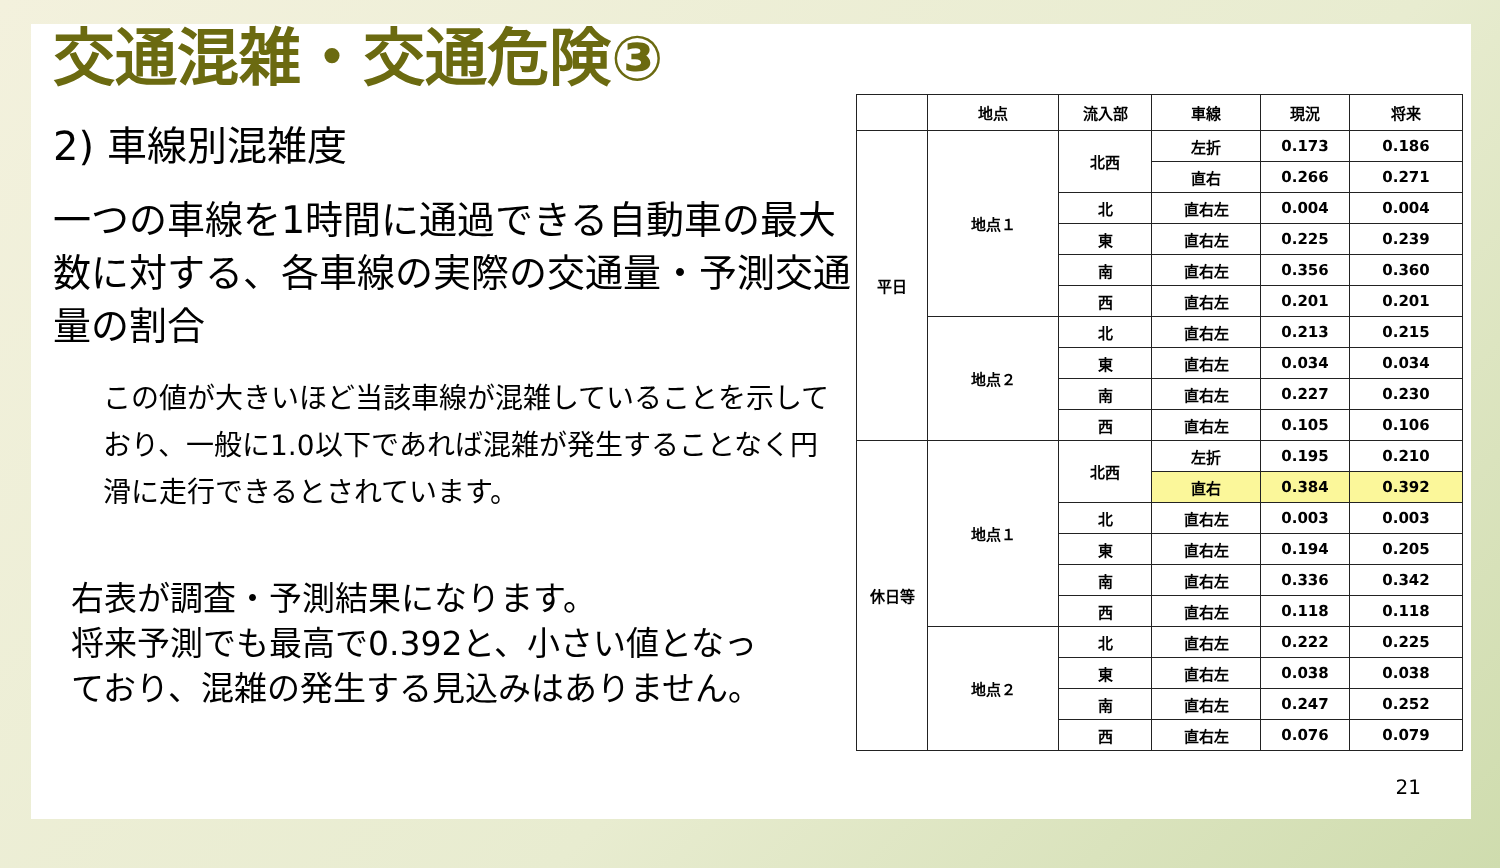交通混雑・交通危険③
2) 車線別混雑度
一つの車線を1時間に通過できる自動車の最大数に対する、各車線の実際の交通量・予測交通量の割合
この値が大きいほど当該車線が混雑していることを示しており、一般に1.0以下であれば混雑が発生することなく円滑に走行できるとされています。
右表が調査・予測結果になります。
将来予測でも最高で0.392と、小さい値となっており、混雑の発生する見込みはありません。
| | 地点 | 流入部 | 車線 | 現況 | 将来 |
| --- | --- | --- | --- | --- | --- |
| 平日 | 地点１ | 北西 | 左折 | 0.173 | 0.186 |
| | | | 直右 | 0.266 | 0.271 |
| | | 北 | 直右左 | 0.004 | 0.004 |
| | | 東 | 直右左 | 0.225 | 0.239 |
| | | 南 | 直右左 | 0.356 | 0.360 |
| | | 西 | 直右左 | 0.201 | 0.201 |
| | 地点２ | 北 | 直右左 | 0.213 | 0.215 |
| | | 東 | 直右左 | 0.034 | 0.034 |
| | | 南 | 直右左 | 0.227 | 0.230 |
| | | 西 | 直右左 | 0.105 | 0.106 |
| 休日等 | 地点１ | 北西 | 左折 | 0.195 | 0.210 |
| | | | 直右 | 0.384 | 0.392 |
| | | 北 | 直右左 | 0.003 | 0.003 |
| | | 東 | 直右左 | 0.194 | 0.205 |
| | | 南 | 直右左 | 0.336 | 0.342 |
| | | 西 | 直右左 | 0.118 | 0.118 |
| | 地点２ | 北 | 直右左 | 0.222 | 0.225 |
| | | 東 | 直右左 | 0.038 | 0.038 |
| | | 南 | 直右左 | 0.247 | 0.252 |
| | | 西 | 直右左 | 0.076 | 0.079 |
21